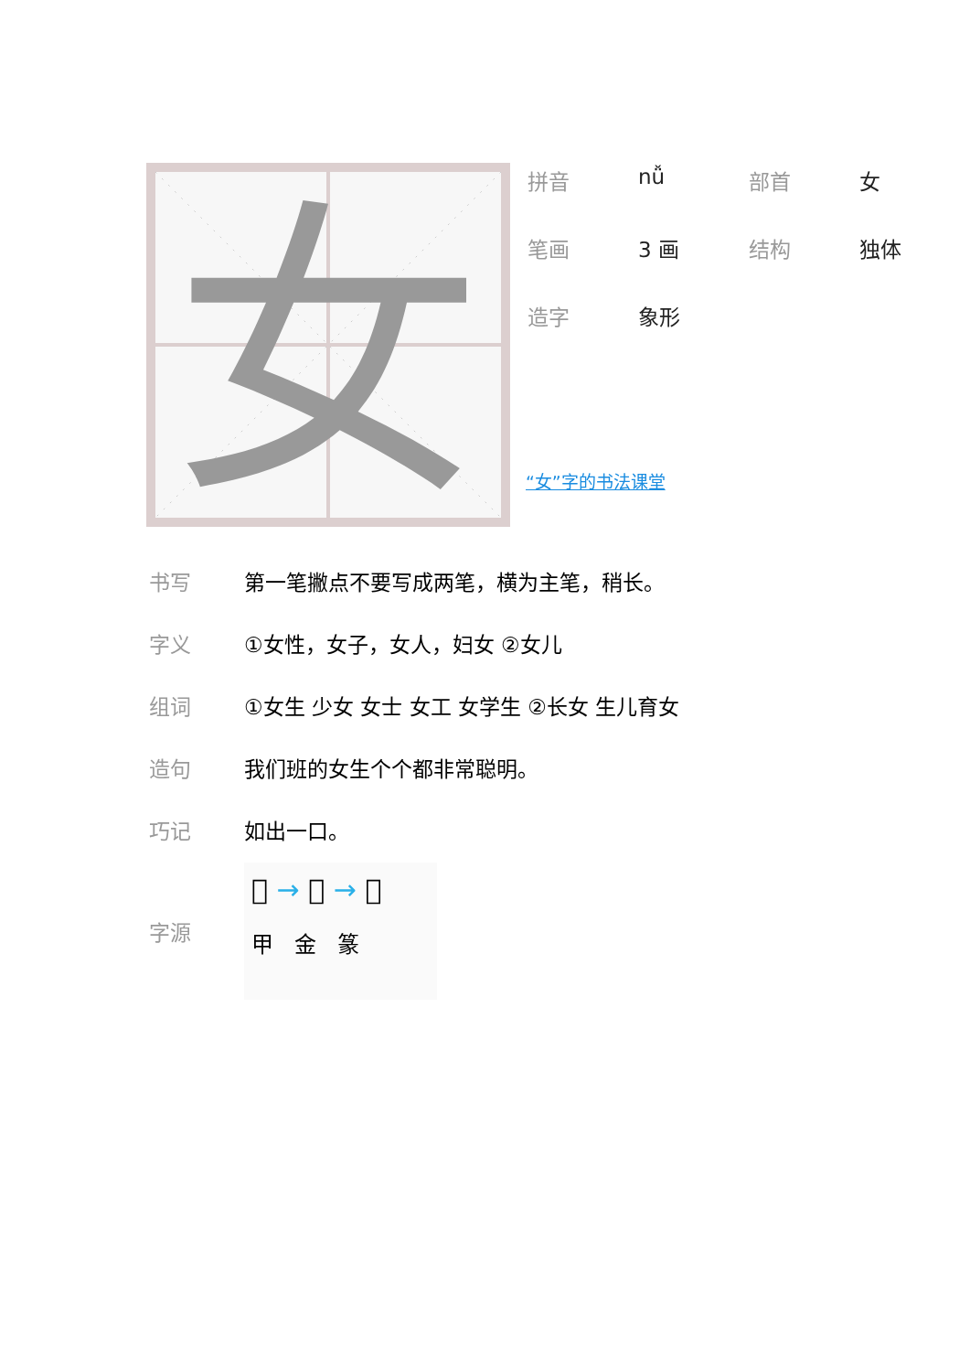女
| 拼音 | nǚ | 部首 | 女 |
| 笔画 | 3 画 | 结构 | 独体 |
| 造字 | 象形 | | |
“女”字的书法课堂
| 书写 | 第一笔撇点不要写成两笔，横为主笔，稍长。 |
| 字义 | ①女性，女子，女人，妇女 ②女儿 |
| 组词 | ①女生 少女 女士 女工 女学生 ②长女 生儿育女 |
| 造句 | 我们班的女生个个都非常聪明。 |
| 巧记 | 如出一口。 |
| 字源 | 𡚤 → 女 → 女 甲 金 篆 |